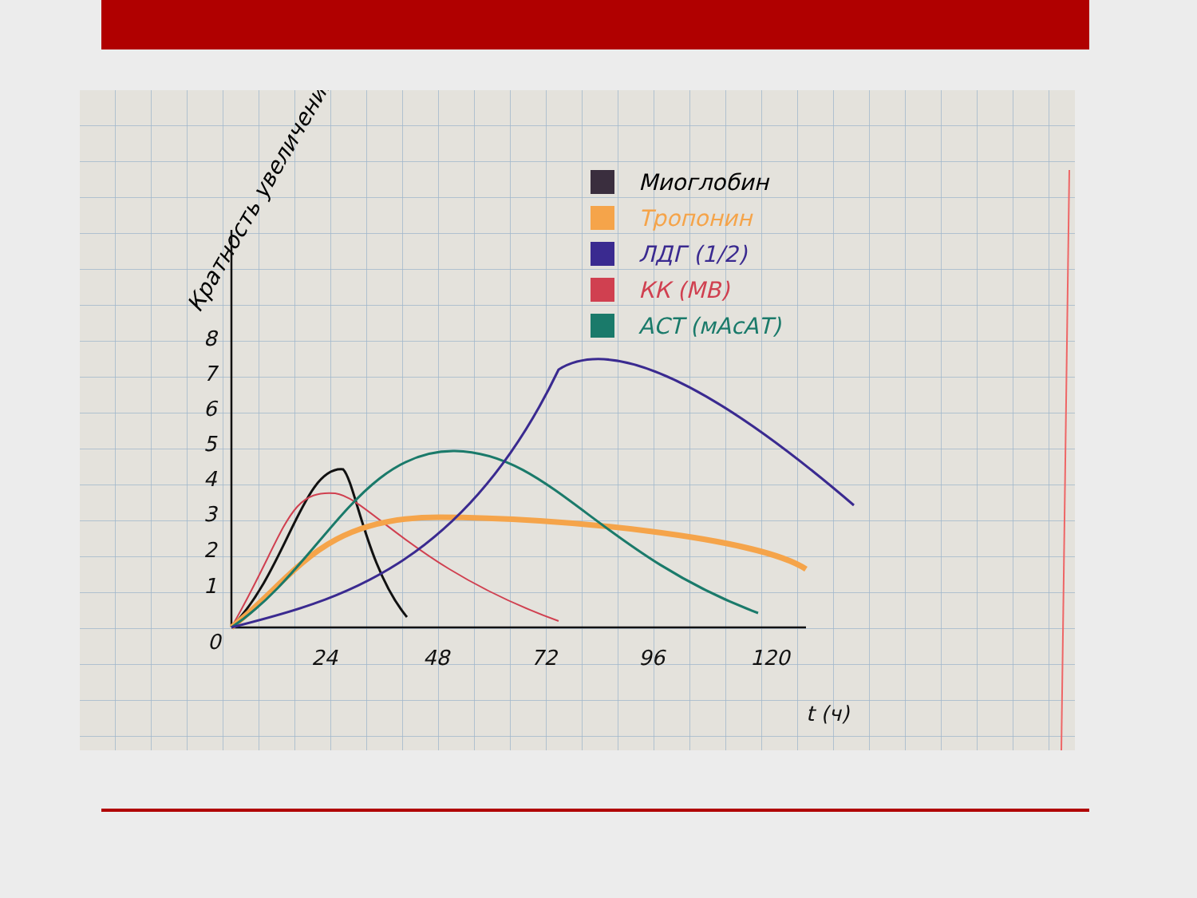Кратность увеличения
Миоглобин
Тропонин
ЛДГ (1/2)
КК (МВ)
АСТ (мАсАТ)
1
2
3
4
5
6
7
8
0
24
48
72
96
120
t (ч)